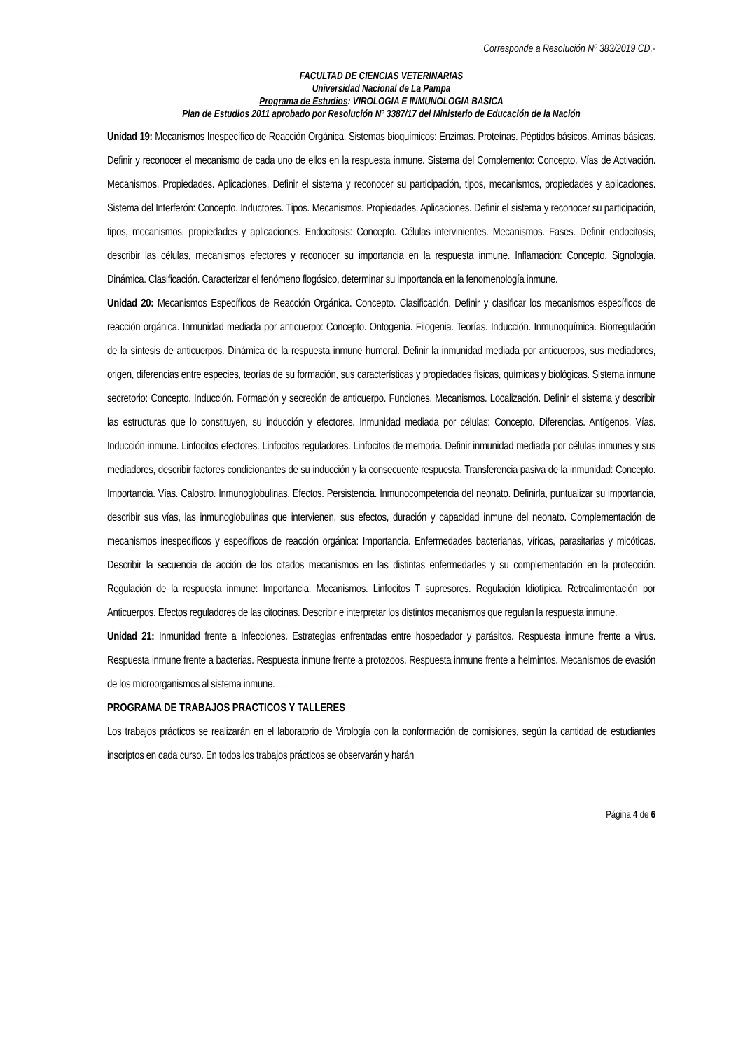Corresponde a Resolución Nº 383/2019 CD.-
FACULTAD DE CIENCIAS VETERINARIAS
Universidad Nacional de La Pampa
Programa de Estudios: VIROLOGIA E INMUNOLOGIA BASICA
Plan de Estudios 2011 aprobado por Resolución Nº 3387/17 del Ministerio de Educación de la Nación
Unidad 19: Mecanismos Inespecífico de Reacción Orgánica. Sistemas bioquímicos: Enzimas. Proteínas. Péptidos básicos. Aminas básicas. Definir y reconocer el mecanismo de cada uno de ellos en la respuesta inmune. Sistema del Complemento: Concepto. Vías de Activación. Mecanismos. Propiedades. Aplicaciones. Definir el sistema y reconocer su participación, tipos, mecanismos, propiedades y aplicaciones. Sistema del Interferón: Concepto. Inductores. Tipos. Mecanismos. Propiedades. Aplicaciones. Definir el sistema y reconocer su participación, tipos, mecanismos, propiedades y aplicaciones. Endocitosis: Concepto. Células intervinientes. Mecanismos. Fases. Definir endocitosis, describir las células, mecanismos efectores y reconocer su importancia en la respuesta inmune. Inflamación: Concepto. Signología. Dinámica. Clasificación. Caracterizar el fenómeno flogósico, determinar su importancia en la fenomenología inmune.
Unidad 20: Mecanismos Específicos de Reacción Orgánica. Concepto. Clasificación. Definir y clasificar los mecanismos específicos de reacción orgánica. Inmunidad mediada por anticuerpo: Concepto. Ontogenia. Filogenia. Teorías. Inducción. Inmunoquímica. Biorregulación de la síntesis de anticuerpos. Dinámica de la respuesta inmune humoral. Definir la inmunidad mediada por anticuerpos, sus mediadores, origen, diferencias entre especies, teorías de su formación, sus características y propiedades físicas, químicas y biológicas. Sistema inmune secretorio: Concepto. Inducción. Formación y secreción de anticuerpo. Funciones. Mecanismos. Localización. Definir el sistema y describir las estructuras que lo constituyen, su inducción y efectores. Inmunidad mediada por células: Concepto. Diferencias. Antígenos. Vías. Inducción inmune. Linfocitos efectores. Linfocitos reguladores. Linfocitos de memoria. Definir inmunidad mediada por células inmunes y sus mediadores, describir factores condicionantes de su inducción y la consecuente respuesta. Transferencia pasiva de la inmunidad: Concepto. Importancia. Vías. Calostro. Inmunoglobulinas. Efectos. Persistencia. Inmunocompetencia del neonato. Definirla, puntualizar su importancia, describir sus vías, las inmunoglobulinas que intervienen, sus efectos, duración y capacidad inmune del neonato. Complementación de mecanismos inespecíficos y específicos de reacción orgánica: Importancia. Enfermedades bacterianas, víricas, parasitarias y micóticas. Describir la secuencia de acción de los citados mecanismos en las distintas enfermedades y su complementación en la protección. Regulación de la respuesta inmune: Importancia. Mecanismos. Linfocitos T supresores. Regulación Idiotípica. Retroalimentación por Anticuerpos. Efectos reguladores de las citocinas. Describir e interpretar los distintos mecanismos que regulan la respuesta inmune.
Unidad 21: Inmunidad frente a Infecciones. Estrategias enfrentadas entre hospedador y parásitos. Respuesta inmune frente a virus. Respuesta inmune frente a bacterias. Respuesta inmune frente a protozoos. Respuesta inmune frente a helmintos. Mecanismos de evasión de los microorganismos al sistema inmune.
PROGRAMA DE TRABAJOS PRACTICOS Y TALLERES
Los trabajos prácticos se realizarán en el laboratorio de Virología con la conformación de comisiones, según la cantidad de estudiantes inscriptos en cada curso. En todos los trabajos prácticos se observarán y harán
Página 4 de 6